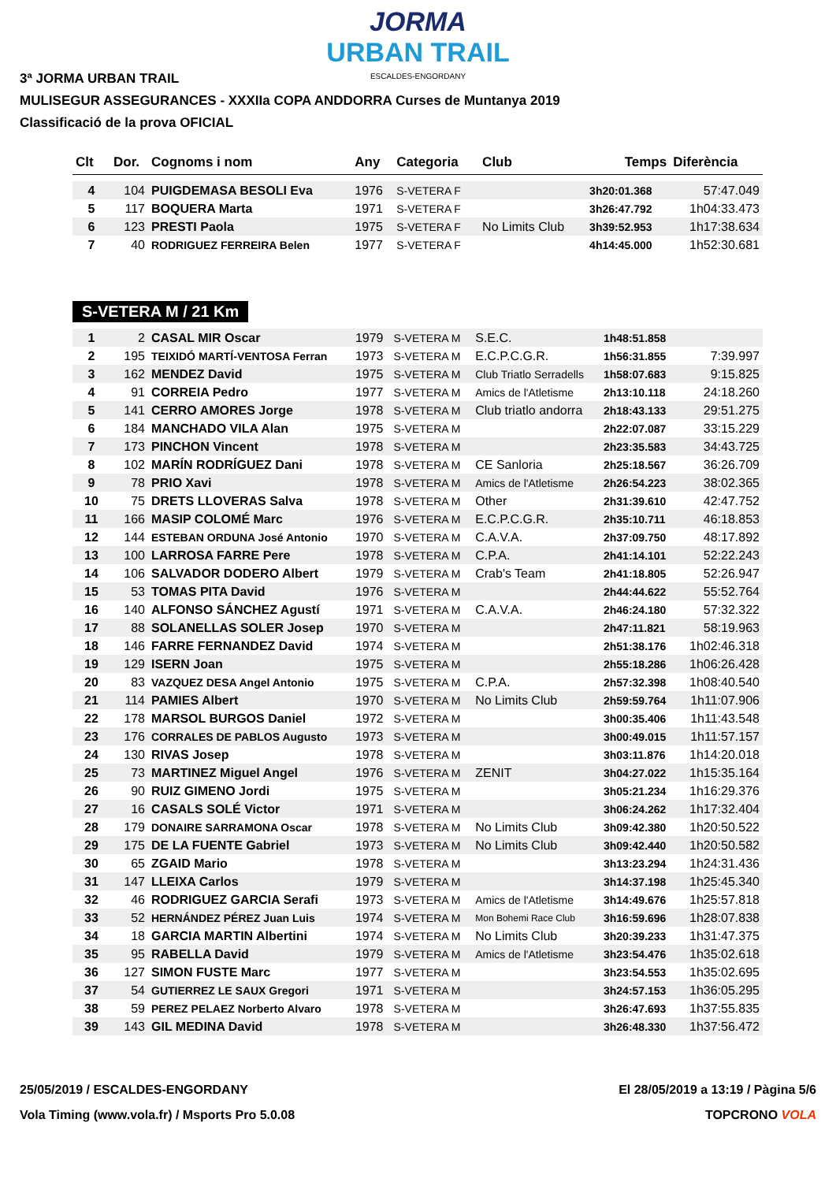JORMA
URBAN TRAIL
ESCALDES-ENGORDANY
3ª JORMA URBAN TRAIL
MULISEGUR ASSEGURANCES - XXXIIa COPA ANDDORRA Curses de Muntanya 2019
Classificació de la prova OFICIAL
| Clt | Dor. | Cognoms i nom | Any | Categoria | Club | Temps | Diferència |
| --- | --- | --- | --- | --- | --- | --- | --- |
| 4 | 104 | PUIGDEMASA BESOLI Eva | 1976 | S-VETERA F | | 3h20:01.368 | 57:47.049 |
| 5 | 117 | BOQUERA Marta | 1971 | S-VETERA F | | 3h26:47.792 | 1h04:33.473 |
| 6 | 123 | PRESTI Paola | 1975 | S-VETERA F | No Limits Club | 3h39:52.953 | 1h17:38.634 |
| 7 | 40 | RODRIGUEZ FERREIRA Belen | 1977 | S-VETERA F | | 4h14:45.000 | 1h52:30.681 |
S-VETERA M / 21 Km
| 1 | 2 | CASAL MIR Oscar | 1979 | S-VETERA M | S.E.C. | 1h48:51.858 | |
| 2 | 195 | TEIXIDÓ MARTÍ-VENTOSA Ferran | 1973 | S-VETERA M | E.C.P.C.G.R. | 1h56:31.855 | 7:39.997 |
| 3 | 162 | MENDEZ David | 1975 | S-VETERA M | Club Triatlo Serradells | 1h58:07.683 | 9:15.825 |
| 4 | 91 | CORREIA Pedro | 1977 | S-VETERA M | Amics de l'Atletisme | 2h13:10.118 | 24:18.260 |
| 5 | 141 | CERRO AMORES Jorge | 1978 | S-VETERA M | Club triatlo andorra | 2h18:43.133 | 29:51.275 |
| 6 | 184 | MANCHADO VILA Alan | 1975 | S-VETERA M | | 2h22:07.087 | 33:15.229 |
| 7 | 173 | PINCHON Vincent | 1978 | S-VETERA M | | 2h23:35.583 | 34:43.725 |
| 8 | 102 | MARÍN RODRÍGUEZ Dani | 1978 | S-VETERA M | CE Sanloria | 2h25:18.567 | 36:26.709 |
| 9 | 78 | PRIO Xavi | 1978 | S-VETERA M | Amics de l'Atletisme | 2h26:54.223 | 38:02.365 |
| 10 | 75 | DRETS LLOVERAS Salva | 1978 | S-VETERA M | Other | 2h31:39.610 | 42:47.752 |
| 11 | 166 | MASIP COLOMÉ Marc | 1976 | S-VETERA M | E.C.P.C.G.R. | 2h35:10.711 | 46:18.853 |
| 12 | 144 | ESTEBAN ORDUNA José Antonio | 1970 | S-VETERA M | C.A.V.A. | 2h37:09.750 | 48:17.892 |
| 13 | 100 | LARROSA FARRE Pere | 1978 | S-VETERA M | C.P.A. | 2h41:14.101 | 52:22.243 |
| 14 | 106 | SALVADOR DODERO Albert | 1979 | S-VETERA M | Crab's Team | 2h41:18.805 | 52:26.947 |
| 15 | 53 | TOMAS PITA David | 1976 | S-VETERA M | | 2h44:44.622 | 55:52.764 |
| 16 | 140 | ALFONSO SÁNCHEZ Agustí | 1971 | S-VETERA M | C.A.V.A. | 2h46:24.180 | 57:32.322 |
| 17 | 88 | SOLANELLAS SOLER Josep | 1970 | S-VETERA M | | 2h47:11.821 | 58:19.963 |
| 18 | 146 | FARRE FERNANDEZ David | 1974 | S-VETERA M | | 2h51:38.176 | 1h02:46.318 |
| 19 | 129 | ISERN Joan | 1975 | S-VETERA M | | 2h55:18.286 | 1h06:26.428 |
| 20 | 83 | VAZQUEZ DESA Angel Antonio | 1975 | S-VETERA M | C.P.A. | 2h57:32.398 | 1h08:40.540 |
| 21 | 114 | PAMIES Albert | 1970 | S-VETERA M | No Limits Club | 2h59:59.764 | 1h11:07.906 |
| 22 | 178 | MARSOL BURGOS Daniel | 1972 | S-VETERA M | | 3h00:35.406 | 1h11:43.548 |
| 23 | 176 | CORRALES DE PABLOS Augusto | 1973 | S-VETERA M | | 3h00:49.015 | 1h11:57.157 |
| 24 | 130 | RIVAS Josep | 1978 | S-VETERA M | | 3h03:11.876 | 1h14:20.018 |
| 25 | 73 | MARTINEZ Miguel Angel | 1976 | S-VETERA M | ZENIT | 3h04:27.022 | 1h15:35.164 |
| 26 | 90 | RUIZ GIMENO Jordi | 1975 | S-VETERA M | | 3h05:21.234 | 1h16:29.376 |
| 27 | 16 | CASALS SOLÉ Victor | 1971 | S-VETERA M | | 3h06:24.262 | 1h17:32.404 |
| 28 | 179 | DONAIRE SARRAMONA Oscar | 1978 | S-VETERA M | No Limits Club | 3h09:42.380 | 1h20:50.522 |
| 29 | 175 | DE LA FUENTE Gabriel | 1973 | S-VETERA M | No Limits Club | 3h09:42.440 | 1h20:50.582 |
| 30 | 65 | ZGAID Mario | 1978 | S-VETERA M | | 3h13:23.294 | 1h24:31.436 |
| 31 | 147 | LLEIXA Carlos | 1979 | S-VETERA M | | 3h14:37.198 | 1h25:45.340 |
| 32 | 46 | RODRIGUEZ GARCIA Serafi | 1973 | S-VETERA M | Amics de l'Atletisme | 3h14:49.676 | 1h25:57.818 |
| 33 | 52 | HERNÁNDEZ PÉREZ Juan Luis | 1974 | S-VETERA M | Mon Bohemi Race Club | 3h16:59.696 | 1h28:07.838 |
| 34 | 18 | GARCIA MARTIN Albertini | 1974 | S-VETERA M | No Limits Club | 3h20:39.233 | 1h31:47.375 |
| 35 | 95 | RABELLA David | 1979 | S-VETERA M | Amics de l'Atletisme | 3h23:54.476 | 1h35:02.618 |
| 36 | 127 | SIMON FUSTE Marc | 1977 | S-VETERA M | | 3h23:54.553 | 1h35:02.695 |
| 37 | 54 | GUTIERREZ LE SAUX Gregori | 1971 | S-VETERA M | | 3h24:57.153 | 1h36:05.295 |
| 38 | 59 | PEREZ PELAEZ Norberto Alvaro | 1978 | S-VETERA M | | 3h26:47.693 | 1h37:55.835 |
| 39 | 143 | GIL MEDINA David | 1978 | S-VETERA M | | 3h26:48.330 | 1h37:56.472 |
25/05/2019 / ESCALDES-ENGORDANY El 28/05/2019 a 13:19 / Pàgina 5/6
Vola Timing (www.vola.fr) / Msports Pro 5.0.08 TOPCRONO VOLA